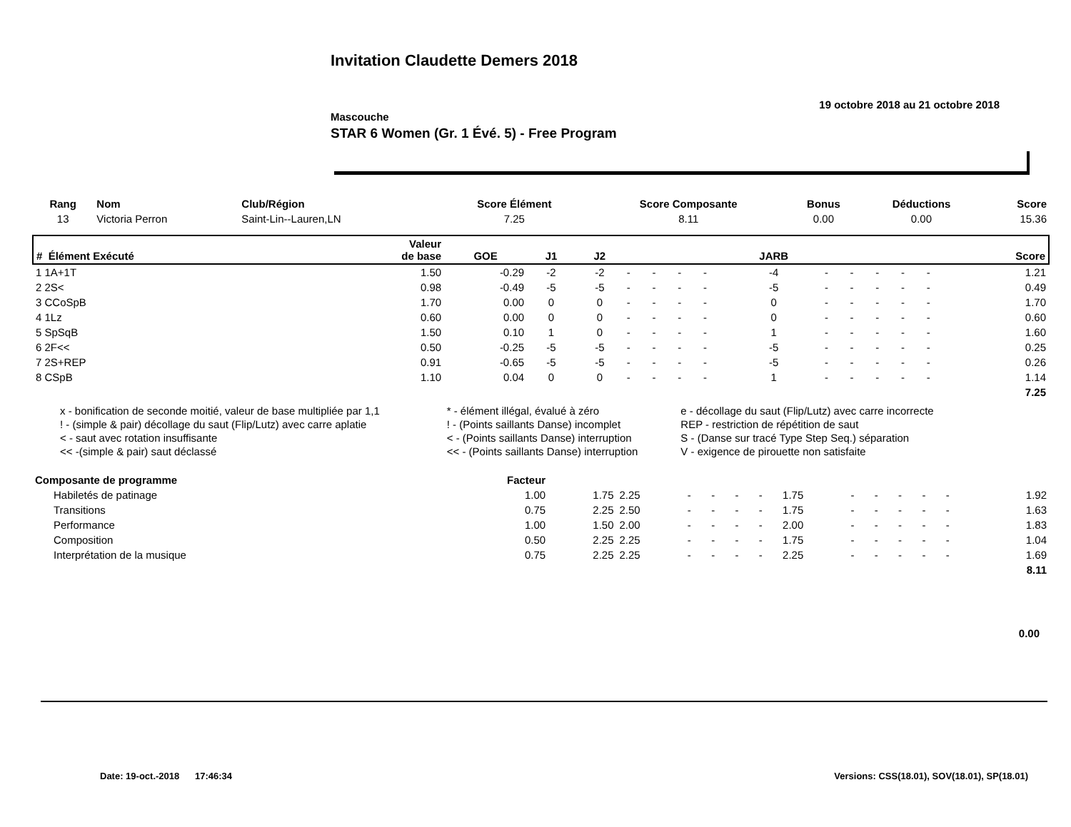Invitation Claudette Demers 2018
19 octobre 2018 au 21 octobre 2018
Mascouche
STAR 6 Women (Gr. 1 Évé. 5) - Free Program
| Rang | Nom | Club/Région | Score Élément | Score Composante | Bonus | Déductions | Score |
| --- | --- | --- | --- | --- | --- | --- | --- |
| 13 | Victoria Perron | Saint-Lin--Lauren,LN | 7.25 | 8.11 | 0.00 | 0.00 | 15.36 |
| # Élément Exécuté | Valeur de base | GOE | J1 | J2 | | | | | JARB | | | | | | Score |
| --- | --- | --- | --- | --- | --- | --- | --- | --- | --- | --- | --- | --- | --- | --- | --- |
| 1 1A+1T | 1.50 | -0.29 | -2 | -2 | - | - | - | - | -4 | - | - | - | - | - | 1.21 |
| 2 2S< | 0.98 | -0.49 | -5 | -5 | - | - | - | - | -5 | - | - | - | - | - | 0.49 |
| 3 CCoSpB | 1.70 | 0.00 | 0 | 0 | - | - | - | - | 0 | - | - | - | - | - | 1.70 |
| 4 1Lz | 0.60 | 0.00 | 0 | 0 | - | - | - | - | 0 | - | - | - | - | - | 0.60 |
| 5 SpSqB | 1.50 | 0.10 | 1 | 0 | - | - | - | - | 1 | - | - | - | - | - | 1.60 |
| 6 2F<< | 0.50 | -0.25 | -5 | -5 | - | - | - | - | -5 | - | - | - | - | - | 0.25 |
| 7 2S+REP | 0.91 | -0.65 | -5 | -5 | - | - | - | - | -5 | - | - | - | - | - | 0.26 |
| 8 CSpB | 1.10 | 0.04 | 0 | 0 | - | - | - | - | 1 | - | - | - | - | - | 1.14 |
| 7.25 | | | | | | | | | | | | | | | |
| x - bonification de seconde moitié, valeur de base multipliée par 1,1 | * - élément illégal, évalué à zéro | e - décollage du saut (Flip/Lutz) avec carre incorrecte |
| ! - (simple & pair) décollage du saut (Flip/Lutz) avec carre aplatie | ! - (Points saillants Danse) incomplet | REP - restriction de répétition de saut |
| < - saut avec rotation insuffisante | < - (Points saillants Danse) interruption | S - (Danse sur tracé Type Step Seq.) séparation |
| << -(simple & pair) saut déclassé | << - (Points saillants Danse) interruption | V - exigence de pirouette non satisfaite |
| Composante de programme | Facteur | | | | | | | | | | | | | | |
| --- | --- | --- | --- | --- | --- | --- | --- | --- | --- | --- | --- | --- | --- | --- | --- |
| Habiletés de patinage | 1.00 | 1.75 | 2.25 | - | - | - | - | 1.75 | - | - | - | - | - | | 1.92 |
| Transitions | 0.75 | 2.25 | 2.50 | - | - | - | - | 1.75 | - | - | - | - | - | | 1.63 |
| Performance | 1.00 | 1.50 | 2.00 | - | - | - | - | 2.00 | - | - | - | - | - | | 1.83 |
| Composition | 0.50 | 2.25 | 2.25 | - | - | - | - | 1.75 | - | - | - | - | - | | 1.04 |
| Interprétation de la musique | 0.75 | 2.25 | 2.25 | - | - | - | - | 2.25 | - | - | - | - | - | | 1.69 |
| 8.11 | | | | | | | | | | | | | | | |
| 0.00 | | | | | | | | | | | | | | | |
Date: 19-oct.-2018 17:46:34 Versions: CSS(18.01), SOV(18.01), SP(18.01)